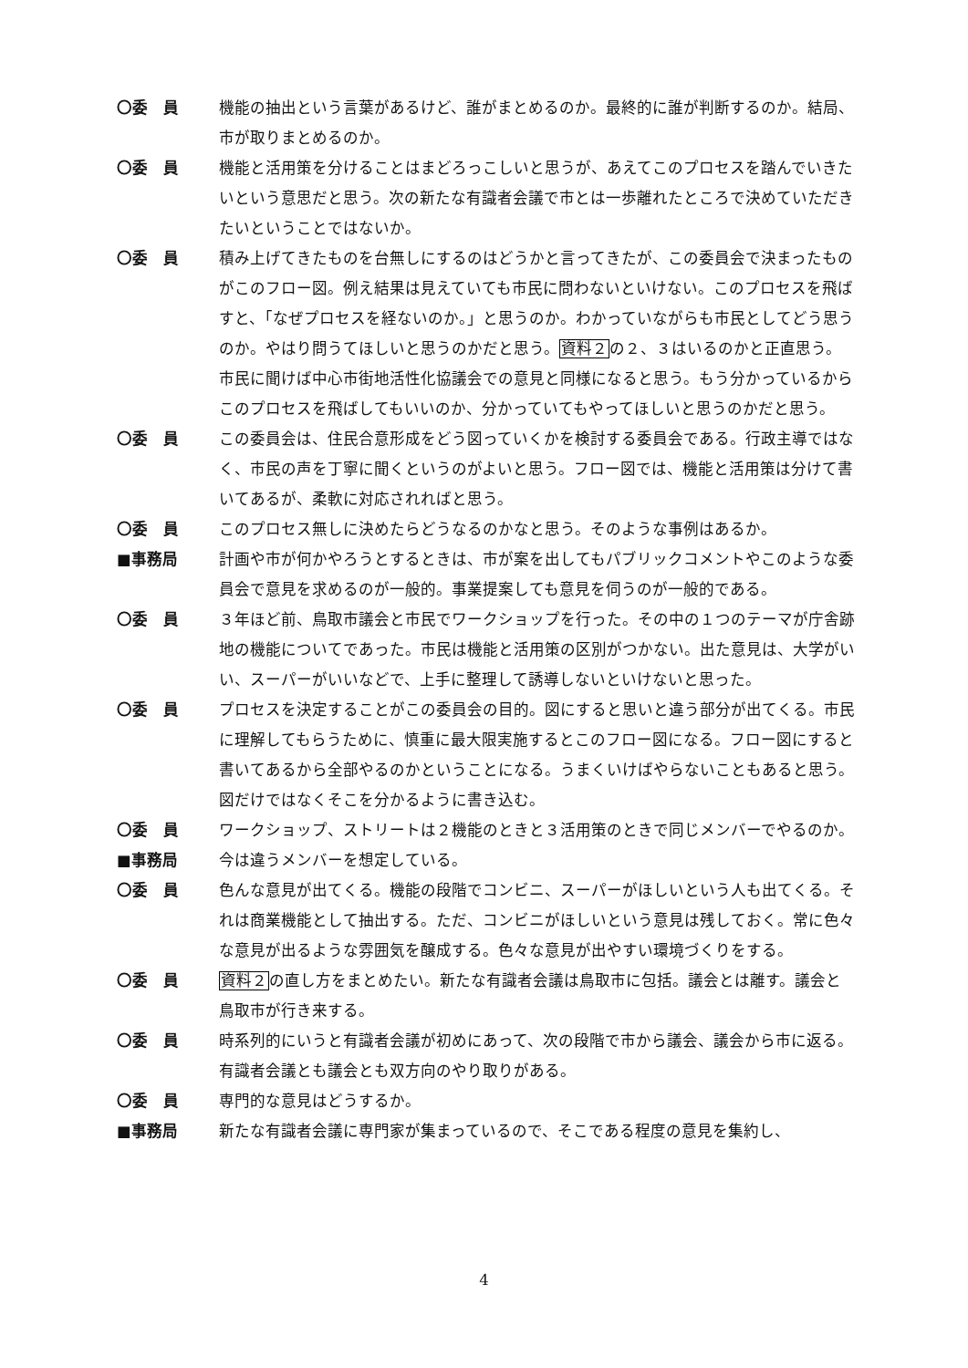〇委　員 機能の抽出という言葉があるけど、誰がまとめるのか。最終的に誰が判断するのか。結局、市が取りまとめるのか。
〇委　員 機能と活用策を分けることはまどろっこしいと思うが、あえてこのプロセスを踏んでいきたいという意思だと思う。次の新たな有識者会議で市とは一歩離れたところで決めていただきたいということではないか。
〇委　員 積み上げてきたものを台無しにするのはどうかと言ってきたが、この委員会で決まったものがこのフロー図。例え結果は見えていても市民に問わないといけない。このプロセスを飛ばすと、「なぜプロセスを経ないのか。」と思うのか。わかっていながらも市民としてどう思うのか。やはり問うてほしいと思うのかだと思う。資料２の２、３はいるのかと正直思う。市民に聞けば中心市街地活性化協議会での意見と同様になると思う。もう分かっているからこのプロセスを飛ばしてもいいのか、分かっていてもやってほしいと思うのかだと思う。
〇委　員 この委員会は、住民合意形成をどう図っていくかを検討する委員会である。行政主導ではなく、市民の声を丁寧に聞くというのがよいと思う。フロー図では、機能と活用策は分けて書いてあるが、柔軟に対応されればと思う。
〇委　員 このプロセス無しに決めたらどうなるのかなと思う。そのような事例はあるか。
■事務局 計画や市が何かやろうとするときは、市が案を出してもパブリックコメントやこのような委員会で意見を求めるのが一般的。事業提案しても意見を伺うのが一般的である。
〇委　員 ３年ほど前、鳥取市議会と市民でワークショップを行った。その中の１つのテーマが庁舎跡地の機能についてであった。市民は機能と活用策の区別がつかない。出た意見は、大学がいい、スーパーがいいなどで、上手に整理して誘導しないといけないと思った。
〇委　員 プロセスを決定することがこの委員会の目的。図にすると思いと違う部分が出てくる。市民に理解してもらうために、慎重に最大限実施するとこのフロー図になる。フロー図にすると書いてあるから全部やるのかということになる。うまくいけばやらないこともあると思う。図だけではなくそこを分かるように書き込む。
〇委　員 ワークショップ、ストリートは２機能のときと３活用策のときで同じメンバーでやるのか。
■事務局 今は違うメンバーを想定している。
〇委　員 色んな意見が出てくる。機能の段階でコンビニ、スーパーがほしいという人も出てくる。それは商業機能として抽出する。ただ、コンビニがほしいという意見は残しておく。常に色々な意見が出るような雰囲気を醸成する。色々な意見が出やすい環境づくりをする。
〇委　員 資料２の直し方をまとめたい。新たな有識者会議は鳥取市に包括。議会とは離す。議会と鳥取市が行き来する。
〇委　員 時系列的にいうと有識者会議が初めにあって、次の段階で市から議会、議会から市に返る。有識者会議とも議会とも双方向のやり取りがある。
〇委　員 専門的な意見はどうするか。
■事務局 新たな有識者会議に専門家が集まっているので、そこである程度の意見を集約し、
4